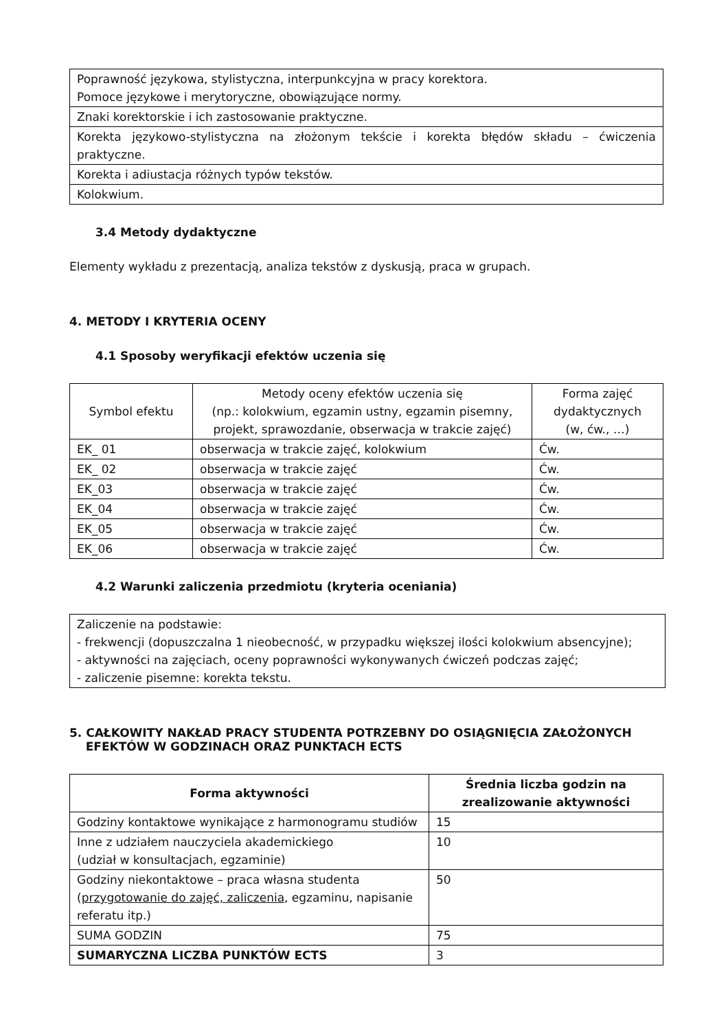| Poprawność językowa, stylistyczna, interpunkcyjna w pracy korektora. Pomoce językowe i merytoryczne, obowiązujące normy. |
| Znaki korektorskie i ich zastosowanie praktyczne. |
| Korekta językowo-stylistyczna na złożonym tekście i korekta błędów składu – ćwiczenia praktyczne. |
| Korekta i adiustacja różnych typów tekstów. |
| Kolokwium. |
3.4 Metody dydaktyczne
Elementy wykładu z prezentacją, analiza tekstów z dyskusją, praca w grupach.
4. METODY I KRYTERIA OCENY
4.1 Sposoby weryfikacji efektów uczenia się
| Symbol efektu | Metody oceny efektów uczenia się (np.: kolokwium, egzamin ustny, egzamin pisemny, projekt, sprawozdanie, obserwacja w trakcie zajęć) | Forma zajęć dydaktycznych (w, ćw., …) |
| EK_ 01 | obserwacja w trakcie zajęć, kolokwium | Ćw. |
| EK_ 02 | obserwacja w trakcie zajęć | Ćw. |
| EK_03 | obserwacja w trakcie zajęć | Ćw. |
| EK_04 | obserwacja w trakcie zajęć | Ćw. |
| EK_05 | obserwacja w trakcie zajęć | Ćw. |
| EK_06 | obserwacja w trakcie zajęć | Ćw. |
4.2 Warunki zaliczenia przedmiotu (kryteria oceniania)
| Zaliczenie na podstawie: - frekwencji (dopuszczalna 1 nieobecność, w przypadku większej ilości kolokwium absencyjne); - aktywności na zajęciach, oceny poprawności wykonywanych ćwiczeń podczas zajęć; - zaliczenie pisemne: korekta tekstu. |
5. CAŁKOWITY NAKŁAD PRACY STUDENTA POTRZEBNY DO OSIĄGNIĘCIA ZAŁOŻONYCH
EFEKTÓW W GODZINACH ORAZ PUNKTACH ECTS
| Forma aktywności | Średnia liczba godzin na zrealizowanie aktywności |
| --- | --- |
| Godziny kontaktowe wynikające z harmonogramu studiów | 15 |
| Inne z udziałem nauczyciela akademickiego (udział w konsultacjach, egzaminie) | 10 |
| Godziny niekontaktowe – praca własna studenta ( przygotowanie do zajęć, zaliczenia , egzaminu, napisanie referatu itp.) | 50 |
| SUMA GODZIN | 75 |
| SUMARYCZNA LICZBA PUNKTÓW ECTS | 3 |